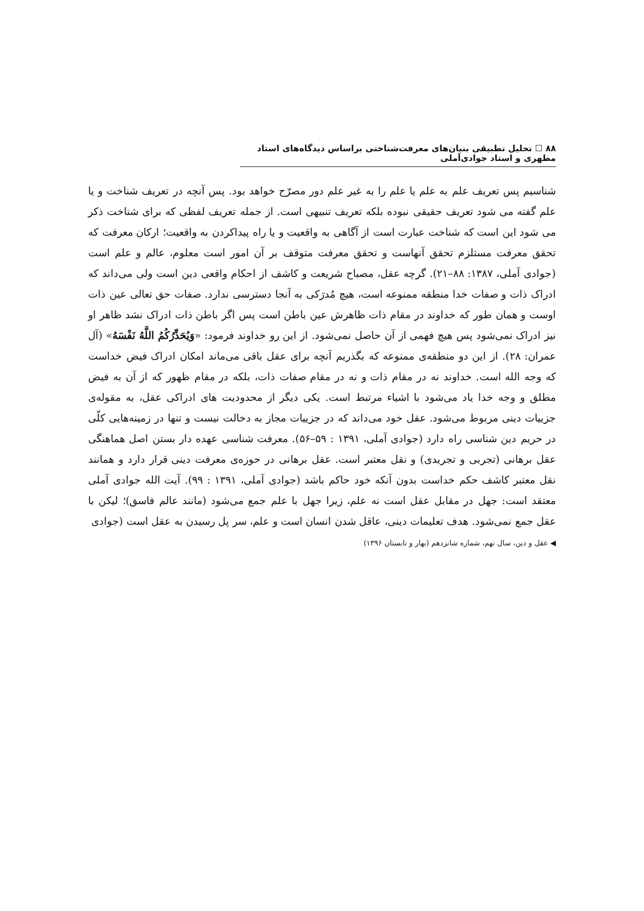۸۸ ☐ تحلیل تطبیقی بنیان‌های معرفت‌شناختی براساس دیدگاه‌های استاد مطهری و استاد جوادی‌آملی
شناسیم پس تعریف علم به علم یا علم را به غیر علم دور مصرّح خواهد بود. پس آنچه در تعریف شناخت و یا علم گفته می شود تعریف حقیقی نبوده بلکه تعریف تنبیهی است. از جمله تعریف لفظی که برای شناخت ذکر می شود این است که شناخت عبارت است از آگاهی به واقعیت و یا راه پیداکردن به واقعیت؛ ارکان معرفت که تحقق معرفت مستلزم تحقق آنهاست و تحقق معرفت متوقف بر آن امور است معلوم، عالم و علم است (جوادی آملی، ۱۳۸۷: ۸۸–۲۱). گرچه عقل، مصباح شریعت و کاشف از احکام واقعی دین است ولی می‌داند که ادراک ذات و صفات خدا منطقه ممنوعه است، هیچ مُدرَکی به آنجا دسترسی ندارد. صفات حق تعالی عین ذات اوست و همان طور که خداوند در مقام ذات ظاهرش عین باطن است پس اگر باطن ذات ادراک نشد ظاهر او نیز ادراک نمی‌شود پس هیچ فهمی از آن حاصل نمی‌شود. از این رو خداوند فرمود: «وَيُحَذِّرُكُمُ اللَّهُ نَفْسَهُ» (آل عمران: ۲۸). از این دو منطقه‌ی ممنوعه که بگذریم آنچه برای عقل باقی می‌ماند امکان ادراک فیض خداست که وجه الله است. خداوند نه در مقام ذات و نه در مقام صفات ذات، بلکه در مقام ظهور که از آن به فیض مطلق و وجه خدا یاد می‌شود با اشیاء مرتبط است. یکی دیگر از محدودیت های ادراکی عقل، به مقوله‌ی جزییات دینی مربوط می‌شود. عقل خود می‌داند که در جزییات مجاز به دخالت نیست و تنها در زمینه‌هایی کلّی در حریم دین شناسی راه دارد (جوادی آملی، ۱۳۹۱ : ۵۹–۵۶). معرفت شناسی عهده دار بستن اصل هماهنگی عقل برهانی (تجربی و تجریدی) و نقل معتبر است. عقل برهانی در حوزه‌ی معرفت دینی قرار دارد و همانند نقل معتبر کاشف حکم خداست بدون آنکه خود حاکم باشد (جوادی آملی، ۱۳۹۱ : ۹۹). آیت الله جوادی آملی معتقد است: جهل در مقابل عقل است نه علم، زیرا جهل با علم جمع می‌شود (مانند عالم فاسق)؛ لیکن با عقل جمع نمی‌شود. هدف تعلیمات دینی، عاقل شدن انسان است و علم، سر پل رسیدن به عقل است (جوادی
◀ عقل و دین، سال نهم، شماره شانزدهم (بهار و تابستان ۱۳۹۶)